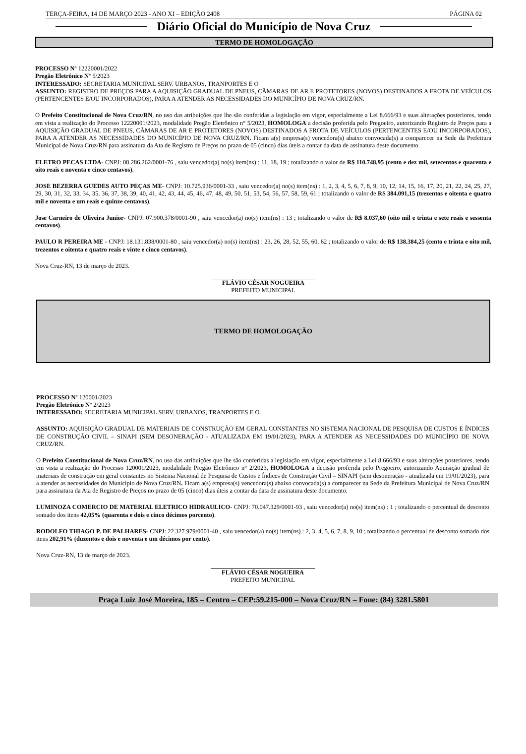TERÇA-FEIRA, 14 DE MARÇO 2023 - ANO XI – EDIÇÃO 2408 PÁGINA 02
Diário Oficial do Município de Nova Cruz
TERMO DE HOMOLOGAÇÃO
PROCESSO Nº 12220001/2022
Pregão Eletrônico Nº 5/2023
INTERESSADO: SECRETARIA MUNICIPAL SERV. URBANOS, TRANPORTES E O
ASSUNTO: REGISTRO DE PREÇOS PARA A AQUISIÇÃO GRADUAL DE PNEUS, CÂMARAS DE AR E PROTETORES (NOVOS) DESTINADOS A FROTA DE VEÍCULOS (PERTENCENTES E/OU INCORPORADOS), PARA A ATENDER AS NECESSIDADES DO MUNICÍPIO DE NOVA CRUZ/RN.
O Prefeito Constitucional de Nova Cruz/RN, no uso das atribuições que lhe são conferidas a legislação em vigor, especialmente a Lei 8.666/93 e suas alterações posteriores, tendo em vista a realização do Processo 12220001/2023, modalidade Pregão Eletrônico n° 5/2023, HOMOLOGA a decisão proferida pelo Pregoeiro, autorizando Registro de Preços para a AQUISIÇÃO GRADUAL DE PNEUS, CÂMARAS DE AR E PROTETORES (NOVOS) DESTINADOS A FROTA DE VEÍCULOS (PERTENCENTES E/OU INCORPORADOS), PARA A ATENDER AS NECESSIDADES DO MUNICÍPIO DE NOVA CRUZ/RN. Ficam a(s) empresa(s) vencedora(s) abaixo convocada(s) a comparecer na Sede da Prefeitura Municipal de Nova Cruz/RN para assinatura da Ata de Registro de Preços no prazo de 05 (cinco) dias úteis a contar da data de assinatura deste documento.
ELETRO PECAS LTDA- CNPJ: 08.286.262/0001-76 , saiu vencedor(a) no(s) item(ns) : 11, 18, 19 ; totalizando o valor de R$ 110.748,95 (cento e dez mil, setecentos e quarenta e oito reais e noventa e cinco centavos).
JOSE BEZERRA GUEDES AUTO PEÇAS ME- CNPJ: 10.725.936/0001-33 , saiu vencedor(a) no(s) item(ns) : 1, 2, 3, 4, 5, 6, 7, 8, 9, 10, 12, 14, 15, 16, 17, 20, 21, 22, 24, 25, 27, 29, 30, 31, 32, 33, 34, 35, 36, 37, 38, 39, 40, 41, 42, 43, 44, 45, 46, 47, 48, 49, 50, 51, 53, 54, 56, 57, 58, 59, 61 ; totalizando o valor de R$ 384.091,15 (trezentos e oitenta e quatro mil e noventa e um reais e quinze centavos).
Jose Carneiro de Oliveira Junior- CNPJ: 07.900.378/0001-90 , saiu vencedor(a) no(s) item(ns) : 13 ; totalizando o valor de R$ 8.037,60 (oito mil e trinta e sete reais e sessenta centavos).
PAULO R PEREIRA ME - CNPJ: 18.131.838/0001-80 , saiu vencedor(a) no(s) item(ns) : 23, 26, 28, 52, 55, 60, 62 ; totalizando o valor de R$ 138.384,25 (cento e trinta e oito mil, trezentos e oitenta e quatro reais e vinte e cinco centavos).
Nova Cruz-RN, 13 de março de 2023.
FLÁVIO CÉSAR NOGUEIRA
PREFEITO MUNICIPAL
TERMO DE HOMOLOGAÇÃO
PROCESSO Nº 120001/2023
Pregão Eletrônico Nº 2/2023
INTERESSADO: SECRETARIA MUNICIPAL SERV. URBANOS, TRANPORTES E O
ASSUNTO: AQUISIÇÃO GRADUAL DE MATERIAIS DE CONSTRUÇÃO EM GERAL CONSTANTES NO SISTEMA NACIONAL DE PESQUISA DE CUSTOS E ÍNDICES DE CONSTRUÇÃO CIVIL – SINAPI (SEM DESONERAÇÃO - ATUALIZADA EM 19/01/2023), PARA A ATENDER AS NECESSIDADES DO MUNICÍPIO DE NOVA CRUZ/RN.
O Prefeito Constitucional de Nova Cruz/RN, no uso das atribuições que lhe são conferidas a legislação em vigor, especialmente a Lei 8.666/93 e suas alterações posteriores, tendo em vista a realização do Processo 120001/2023, modalidade Pregão Eletrônico n° 2/2023, HOMOLOGA a decisão proferida pelo Pregoeiro, autorizando Aquisição gradual de materiais de construção em geral constantes no Sistema Nacional de Pesquisa de Custos e Índices de Construção Civil – SINAPI (sem desoneração - atualizada em 19/01/2023), para a atender as necessidades do Município de Nova Cruz/RN. Ficam a(s) empresa(s) vencedora(s) abaixo convocada(s) a comparecer na Sede da Prefeitura Municipal de Nova Cruz/RN para assinatura da Ata de Registro de Preços no prazo de 05 (cinco) dias úteis a contar da data de assinatura deste documento.
LUMINOZA COMERCIO DE MATERIAL ELETRICO HIDRAULICO- CNPJ: 70.047.329/0001-93 , saiu vencedor(a) no(s) item(ns) : 1 ; totalizando o percentual de desconto somado dos itens 42,05% (quarenta e dois e cinco décimos porcento).
RODOLFO THIAGO P. DE PALHARES- CNPJ: 22.327.979/0001-40 , saiu vencedor(a) no(s) item(ns) : 2, 3, 4, 5, 6, 7, 8, 9, 10 ; totalizando o percentual de desconto somado dos itens 202,91% (duzentos e dois e noventa e um décimos por cento).
Nova Cruz-RN, 13 de março de 2023.
FLÁVIO CÉSAR NOGUEIRA
PREFEITO MUNICIPAL
Praça Luiz José Moreira, 185 – Centro – CEP:59.215-000 – Nova Cruz/RN – Fone: (84) 3281.5801